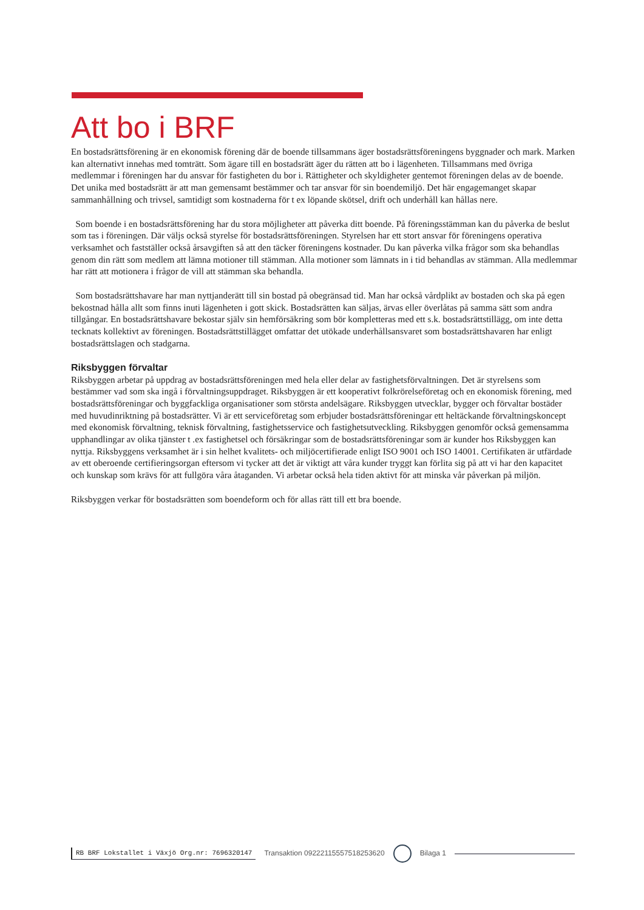Att bo i BRF
En bostadsrättsförening är en ekonomisk förening där de boende tillsammans äger bostadsrättsföreningens byggnader och mark. Marken kan alternativt innehas med tomträtt. Som ägare till en bostadsrätt äger du rätten att bo i lägenheten. Tillsammans med övriga medlemmar i föreningen har du ansvar för fastigheten du bor i. Rättigheter och skyldigheter gentemot föreningen delas av de boende. Det unika med bostadsrätt är att man gemensamt bestämmer och tar ansvar för sin boendemiljö. Det här engagemanget skapar sammanhållning och trivsel, samtidigt som kostnaderna för t ex löpande skötsel, drift och underhåll kan hållas nere.
Som boende i en bostadsrättsförening har du stora möjligheter att påverka ditt boende. På föreningsstämman kan du påverka de beslut som tas i föreningen. Där väljs också styrelse för bostadsrättsföreningen. Styrelsen har ett stort ansvar för föreningens operativa verksamhet och fastställer också årsavgiften så att den täcker föreningens kostnader. Du kan påverka vilka frågor som ska behandlas genom din rätt som medlem att lämna motioner till stämman. Alla motioner som lämnats in i tid behandlas av stämman. Alla medlemmar har rätt att motionera i frågor de vill att stämman ska behandla.
Som bostadsrättshavare har man nyttjanderätt till sin bostad på obegränsad tid. Man har också vårdplikt av bostaden och ska på egen bekostnad hålla allt som finns inuti lägenheten i gott skick. Bostadsrätten kan säljas, ärvas eller överlåtas på samma sätt som andra tillgångar. En bostadsrättshavare bekostar själv sin hemförsäkring som bör kompletteras med ett s.k. bostadsrättstillägg, om inte detta tecknats kollektivt av föreningen. Bostadsrättstillägget omfattar det utökade underhållsansvaret som bostadsrättshavaren har enligt bostadsrättslagen och stadgarna.
Riksbyggen förvaltar
Riksbyggen arbetar på uppdrag av bostadsrättsföreningen med hela eller delar av fastighetsförvaltningen. Det är styrelsens som bestämmer vad som ska ingå i förvaltningsuppdraget. Riksbyggen är ett kooperativt folkrörelseföretag och en ekonomisk förening, med bostadsrättsföreningar och byggfackliga organisationer som största andelsägare. Riksbyggen utvecklar, bygger och förvaltar bostäder med huvudinriktning på bostadsrätter. Vi är ett serviceföretag som erbjuder bostadsrättsföreningar ett heltäckande förvaltningskoncept med ekonomisk förvaltning, teknisk förvaltning, fastighetsservice och fastighetsutveckling. Riksbyggen genomför också gemensamma upphandlingar av olika tjänster t .ex fastighetsel och försäkringar som de bostadsrättsföreningar som är kunder hos Riksbyggen kan nyttja. Riksbyggens verksamhet är i sin helhet kvalitets- och miljöcertifierade enligt ISO 9001 och ISO 14001. Certifikaten är utfärdade av ett oberoende certifieringsorgan eftersom vi tycker att det är viktigt att våra kunder tryggt kan förlita sig på att vi har den kapacitet och kunskap som krävs för att fullgöra våra åtaganden. Vi arbetar också hela tiden aktivt för att minska vår påverkan på miljön.
Riksbyggen verkar för bostadsrätten som boendeform och för allas rätt till ett bra boende.
RB BRF Lokstallet i Växjö Org.nr: 7696320147 Transaktion 09222115557518253620 Bilaga 1